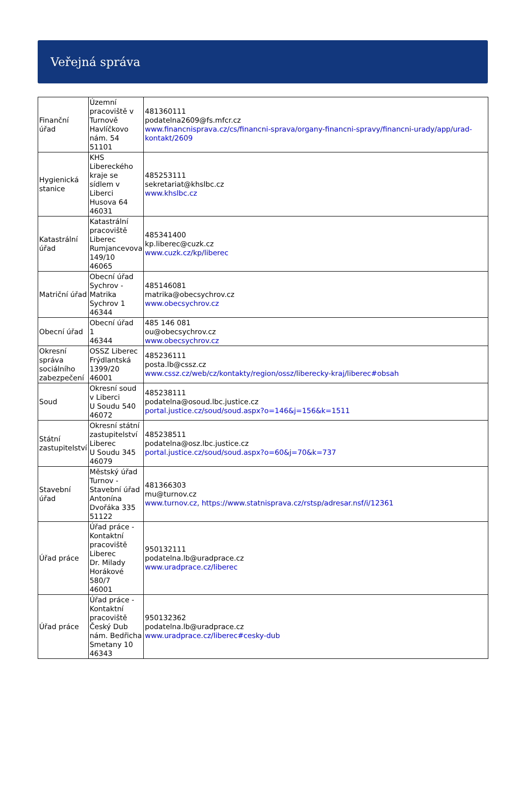Veřejná správa
| Finanční úřad | Územní pracoviště v Turnově Havlíčkovo nám. 54 51101 | 481360111 podatelna2609@fs.mfcr.cz www.financnisprava.cz/cs/financni-sprava/organy-financni-spravy/financni-urady/app/urad-kontakt/2609 |
| Hygienická stanice | KHS Libereckého kraje se sídlem v Liberci Husova 64 46031 | 485253111 sekretariat@khslbc.cz www.khslbc.cz |
| Katastrální úřad | Katastrální pracoviště Liberec Rumjancevova 149/10 46065 | 485341400 kp.liberec@cuzk.cz www.cuzk.cz/kp/liberec |
| Matriční úřad | Obecní úřad Sychrov - Matrika Sychrov 1 46344 | 485146081 matrika@obecsychrov.cz www.obecsychrov.cz |
| Obecní úřad | Obecní úřad 1 46344 | 485 146 081 ou@obecsychrov.cz www.obecsychrov.cz |
| Okresní správa sociálního zabezpečení | OSSZ Liberec Frýdlantská 1399/20 46001 | 485236111 posta.lb@cssz.cz www.cssz.cz/web/cz/kontakty/region/ossz/liberecky-kraj/liberec#obsah |
| Soud | Okresní soud v Liberci U Soudu 540 46072 | 485238111 podatelna@osoud.lbc.justice.cz portal.justice.cz/soud/soud.aspx?o=146&j=156&k=1511 |
| Státní zastupitelství | Okresní státní zastupitelství Liberec U Soudu 345 46079 | 485238511 podatelna@osz.lbc.justice.cz portal.justice.cz/soud/soud.aspx?o=60&j=70&k=737 |
| Stavební úřad | Městský úřad Turnov - Stavební úřad Antonína Dvořáka 335 51122 | 481366303 mu@turnov.cz www.turnov.cz, https://www.statnisprava.cz/rstsp/adresar.nsf/i/12361 |
| Úřad práce | Úřad práce - Kontaktní pracoviště Liberec Dr. Milady Horákové 580/7 46001 | 950132111 podatelna.lb@uradprace.cz www.uradprace.cz/liberec |
| Úřad práce | Úřad práce - Kontaktní pracoviště Český Dub nám. Bedřicha Smetany 10 46343 | 950132362 podatelna.lb@uradprace.cz www.uradprace.cz/liberec#cesky-dub |